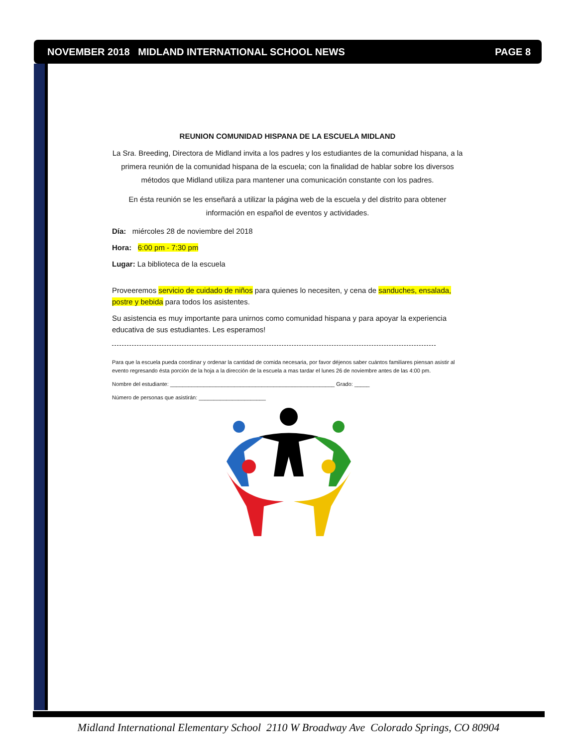NOVEMBER 2018 MIDLAND INTERNATIONAL SCHOOL NEWS PAGE 8
REUNION COMUNIDAD HISPANA DE LA ESCUELA MIDLAND
La Sra. Breeding, Directora de Midland invita a los padres y los estudiantes de la comunidad hispana, a la primera reunión de la comunidad hispana de la escuela; con la finalidad de hablar sobre los diversos métodos que Midland utiliza para mantener una comunicación constante con los padres.
En ésta reunión se les enseñará a utilizar la página web de la escuela y del distrito para obtener información en español de eventos y actividades.
Día: miércoles 28 de noviembre del 2018
Hora: 6:00 pm - 7:30 pm
Lugar: La biblioteca de la escuela
Proveeremos servicio de cuidado de niños para quienes lo necesiten, y cena de sanduches, ensalada, postre y bebida para todos los asistentes.
Su asistencia es muy importante para unirnos como comunidad hispana y para apoyar la experiencia educativa de sus estudiantes. Les esperamos!
Para que la escuela pueda coordinar y ordenar la cantidad de comida necesaria, por favor déjenos saber cuántos familiares piensan asistir al evento regresando ésta porción de la hoja a la dirección de la escuela a mas tardar el lunes 26 de noviembre antes de las 4:00 pm.
Nombre del estudiante: ______________________________________________________ Grado: _____
Número de personas que asistirán: ______________________
Midland International Elementary School 2110 W Broadway Ave Colorado Springs, CO 80904